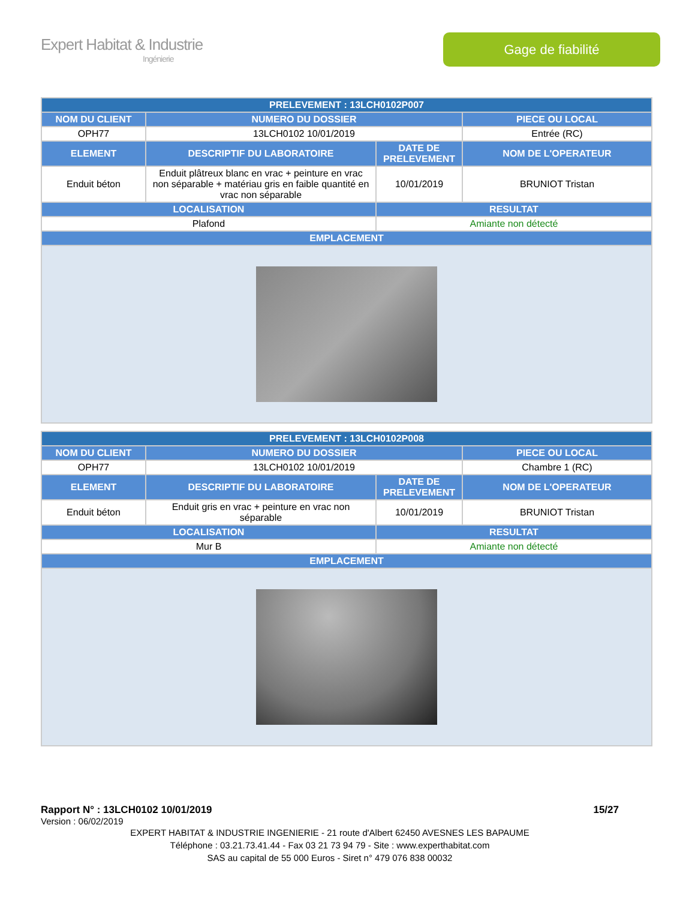Expert Habitat & Industrie
Ingénierie
Gage de fiabilité
| PRELEVEMENT : 13LCH0102P007 | | | |
| --- | --- | --- | --- |
| NOM DU CLIENT | NUMERO DU DOSSIER | | PIECE OU LOCAL |
| OPH77 | 13LCH0102 10/01/2019 | | Entrée (RC) |
| ELEMENT | DESCRIPTIF DU LABORATOIRE | DATE DE PRELEVEMENT | NOM DE L'OPERATEUR |
| Enduit béton | Enduit plâtreux blanc en vrac + peinture en vrac non séparable + matériau gris en faible quantité en vrac non séparable | 10/01/2019 | BRUNIOT Tristan |
| LOCALISATION | | RESULTAT | |
| Plafond | | Amiante non détecté | |
| EMPLACEMENT | | | |
| PRELEVEMENT : 13LCH0102P008 | | | |
| --- | --- | --- | --- |
| NOM DU CLIENT | NUMERO DU DOSSIER | | PIECE OU LOCAL |
| OPH77 | 13LCH0102 10/01/2019 | | Chambre 1 (RC) |
| ELEMENT | DESCRIPTIF DU LABORATOIRE | DATE DE PRELEVEMENT | NOM DE L'OPERATEUR |
| Enduit béton | Enduit gris en vrac + peinture en vrac non séparable | 10/01/2019 | BRUNIOT Tristan |
| LOCALISATION | | RESULTAT | |
| Mur B | | Amiante non détecté | |
| EMPLACEMENT | | | |
Rapport N° : 13LCH0102 10/01/2019 15/27
Version : 06/02/2019
EXPERT HABITAT & INDUSTRIE INGENIERIE - 21 route d'Albert 62450 AVESNES LES BAPAUME
Téléphone : 03.21.73.41.44 - Fax 03 21 73 94 79 - Site : www.experthabitat.com
SAS au capital de 55 000 Euros - Siret n° 479 076 838 00032